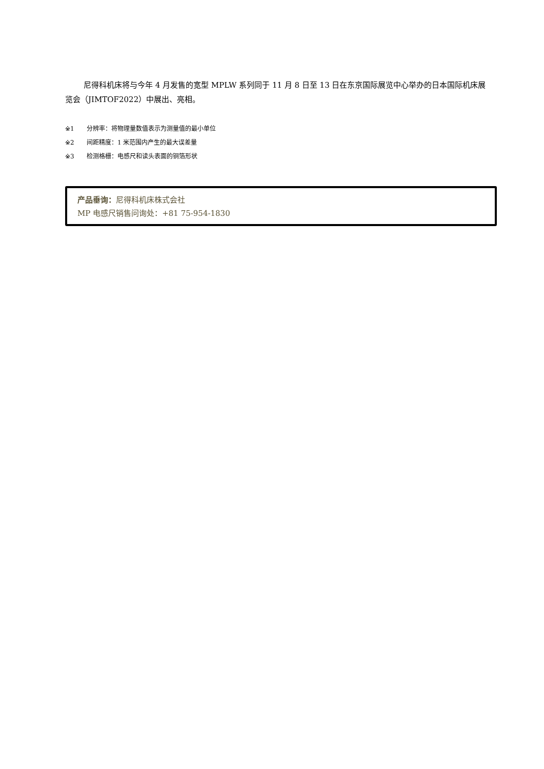尼得科机床将与今年 4 月发售的宽型 MPLW 系列同于 11 月 8 日至 13 日在东京国际展览中心举办的日本国际机床展览会（JIMTOF2022）中展出、亮相。
※1 分辨率：将物理量数值表示为测量值的最小单位
※2 间距精度：1 米范围内产生的最大误差量
※3 检测格栅：电感尺和读头表面的铜箔形状
产品垂询：尼得科机床株式会社
MP 电感尺销售问询处：+81 75-954-1830